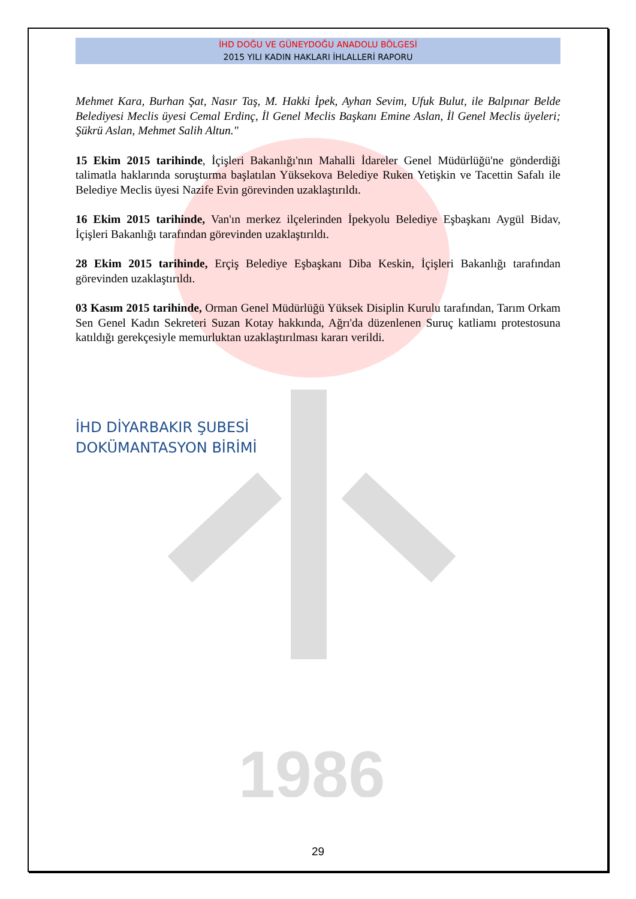1986
İHD DOĞU VE GÜNEYDOĞU ANADOLU BÖLGESİ
2015 YILI KADIN HAKLARI İHLALLERİ RAPORU
Mehmet Kara, Burhan Şat, Nasır Taş, M. Hakki İpek, Ayhan Sevim, Ufuk Bulut, ile Balpınar Belde Belediyesi Meclis üyesi Cemal Erdinç, İl Genel Meclis Başkanı Emine Aslan, İl Genel Meclis üyeleri; Şükrü Aslan, Mehmet Salih Altun."
15 Ekim 2015 tarihinde, İçişleri Bakanlığı'nın Mahalli İdareler Genel Müdürlüğü'ne gönderdiği talimatla haklarında soruşturma başlatılan Yüksekova Belediye Ruken Yetişkin ve Tacettin Safalı ile Belediye Meclis üyesi Nazife Evin görevinden uzaklaştırıldı.
16 Ekim 2015 tarihinde, Van'ın merkez ilçelerinden İpekyolu Belediye Eşbaşkanı Aygül Bidav, İçişleri Bakanlığı tarafından görevinden uzaklaştırıldı.
28 Ekim 2015 tarihinde, Erçiş Belediye Eşbaşkanı Diba Keskin, İçişleri Bakanlığı tarafından görevinden uzaklaştırıldı.
03 Kasım 2015 tarihinde, Orman Genel Müdürlüğü Yüksek Disiplin Kurulu tarafından, Tarım Orkam Sen Genel Kadın Sekreteri Suzan Kotay hakkında, Ağrı'da düzenlenen Suruç katliamı protestosuna katıldığı gerekçesiyle memurluktan uzaklaştırılması kararı verildi.
İHD DİYARBAKIR ŞUBESİ
DOKÜMANTASYON BİRİMİ
29